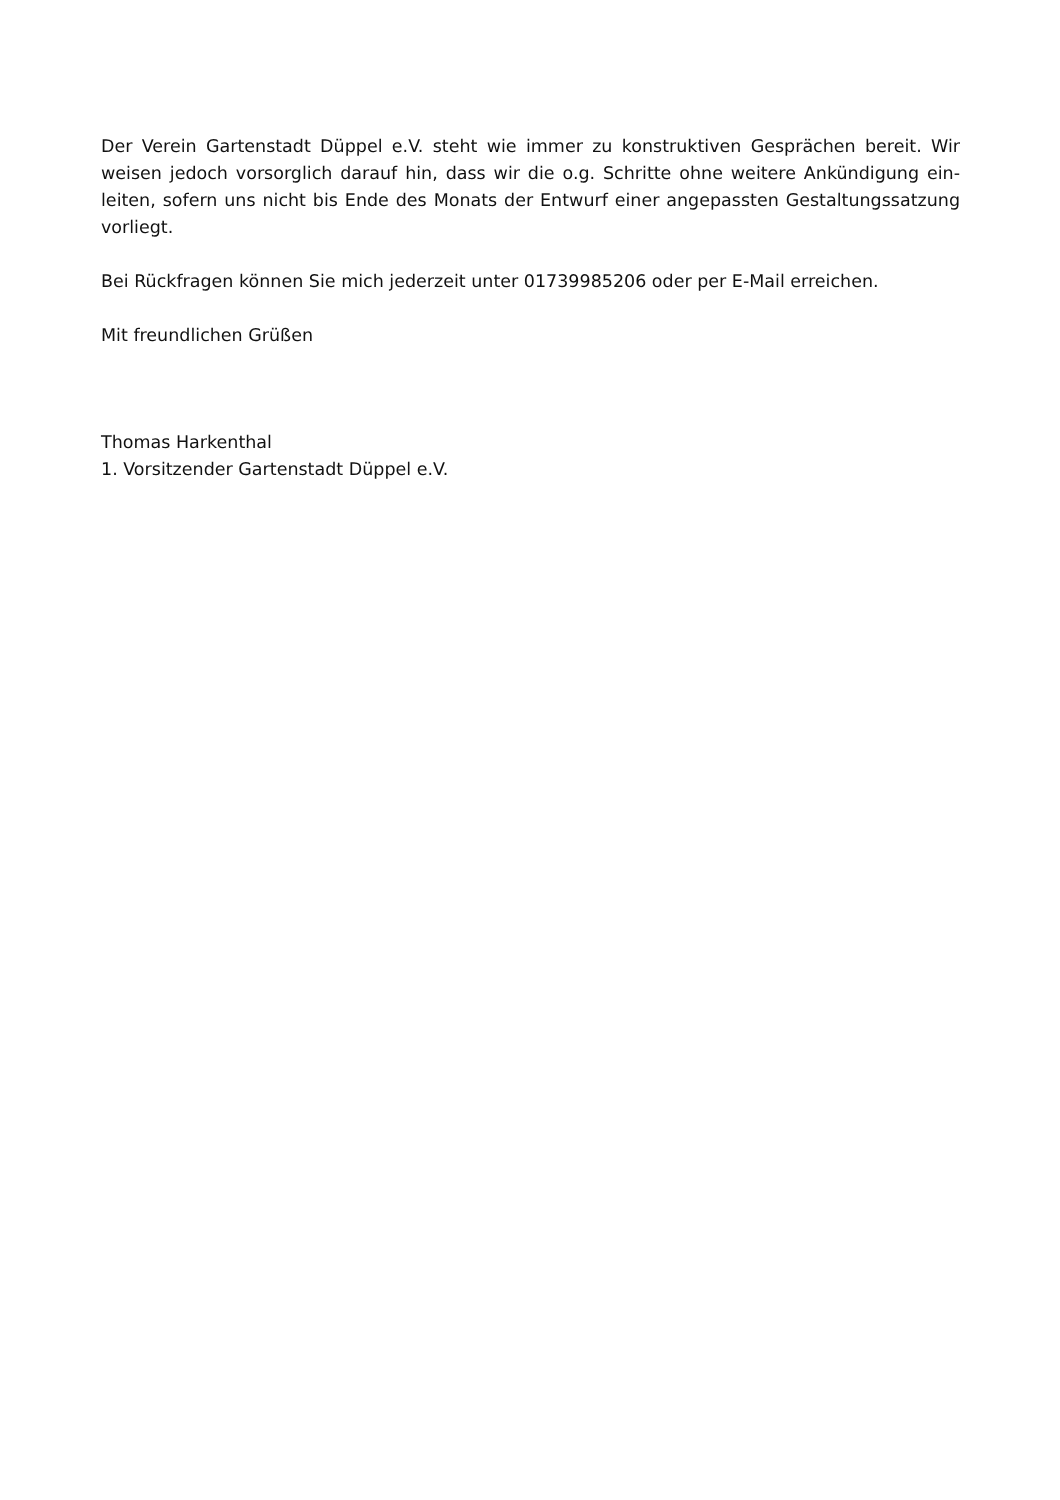Der Verein Gartenstadt Düppel e.V. steht wie immer zu konstruktiven Gesprächen bereit. Wir weisen jedoch vorsorglich darauf hin, dass wir die o.g. Schritte ohne weitere Ankündigung ein­leiten, sofern uns nicht bis Ende des Monats der Entwurf einer angepassten Gestaltungssat­zung vorliegt.
Bei Rückfragen können Sie mich jederzeit unter 01739985206 oder per E-Mail erreichen.
Mit freundlichen Grüßen
Thomas Harkenthal
1. Vorsitzender Gartenstadt Düppel e.V.